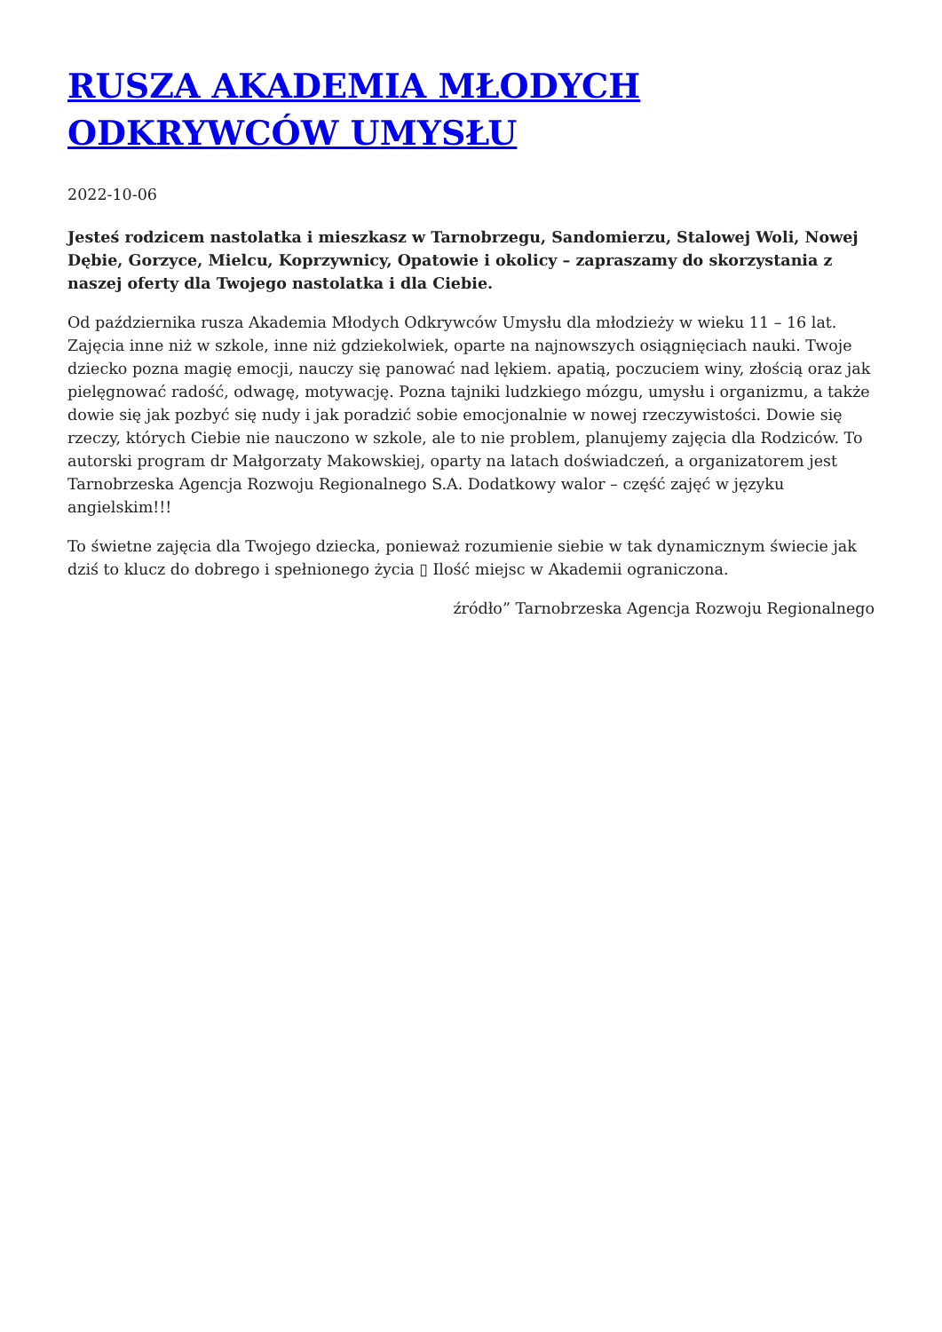RUSZA AKADEMIA MŁODYCH ODKRYWCÓW UMYSŁU
2022-10-06
Jesteś rodzicem nastolatka i mieszkasz w Tarnobrzegu, Sandomierzu, Stalowej Woli, Nowej Dębie, Gorzyce, Mielcu, Koprzywnicy, Opatowie i okolicy – zapraszamy do skorzystania z naszej oferty dla Twojego nastolatka i dla Ciebie.
Od października rusza Akademia Młodych Odkrywców Umysłu dla młodzieży w wieku 11 – 16 lat. Zajęcia inne niż w szkole, inne niż gdziekolwiek, oparte na najnowszych osiągnięciach nauki. Twoje dziecko pozna magię emocji, nauczy się panować nad lękiem. apatią, poczuciem winy, złością oraz jak pielęgnować radość, odwagę, motywację. Pozna tajniki ludzkiego mózgu, umysłu i organizmu, a także dowie się jak pozbyć się nudy i jak poradzić sobie emocjonalnie w nowej rzeczywistości. Dowie się rzeczy, których Ciebie nie nauczono w szkole, ale to nie problem, planujemy zajęcia dla Rodziców. To autorski program dr Małgorzaty Makowskiej, oparty na latach doświadczeń, a organizatorem jest Tarnobrzeska Agencja Rozwoju Regionalnego S.A. Dodatkowy walor – część zajęć w języku angielskim!!!
To świetne zajęcia dla Twojego dziecka, ponieważ rozumienie siebie w tak dynamicznym świecie jak dziś to klucz do dobrego i spełnionego życia ▯ Ilość miejsc w Akademii ograniczona.
źródło” Tarnobrzeska Agencja Rozwoju Regionalnego